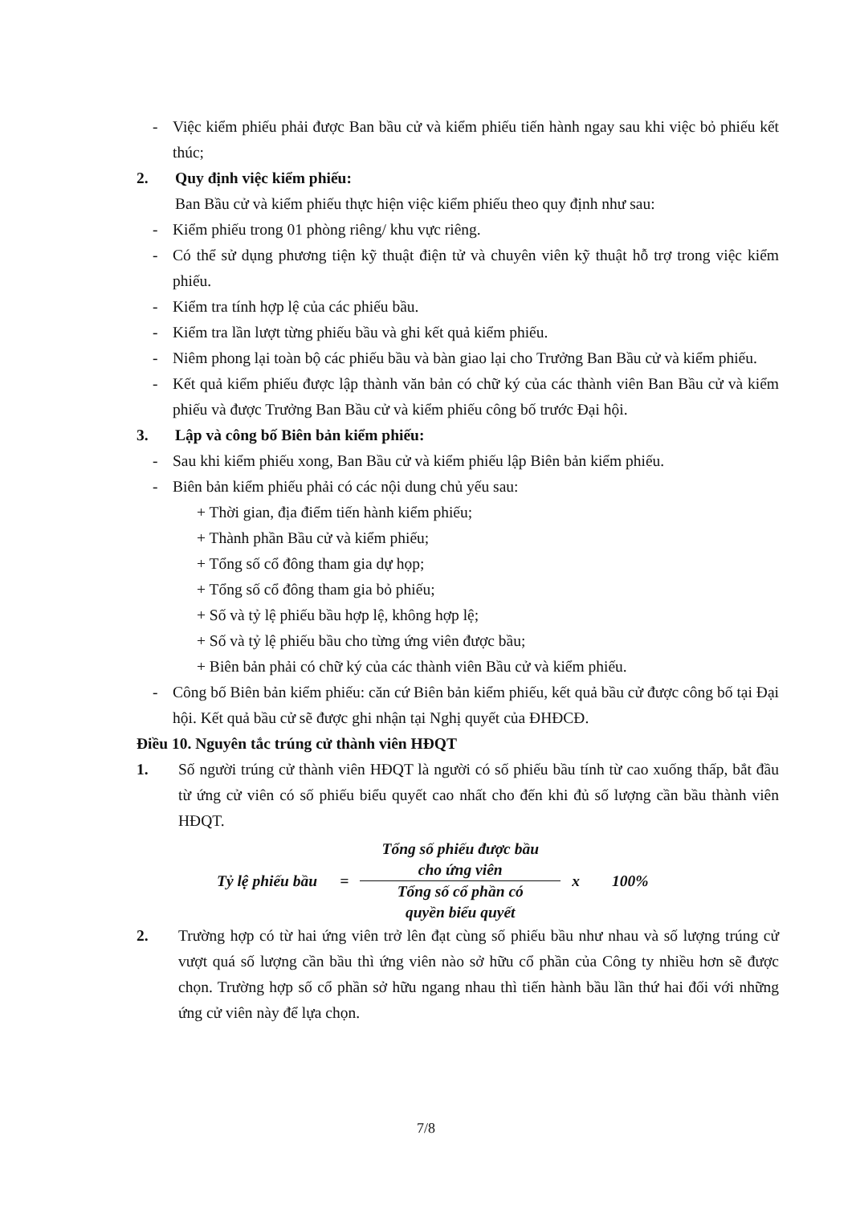- Việc kiểm phiếu phải được Ban bầu cử và kiểm phiếu tiến hành ngay sau khi việc bỏ phiếu kết thúc;
2. Quy định việc kiểm phiếu:
Ban Bầu cử và kiểm phiếu thực hiện việc kiểm phiếu theo quy định như sau:
- Kiểm phiếu trong 01 phòng riêng/ khu vực riêng.
- Có thể sử dụng phương tiện kỹ thuật điện tử và chuyên viên kỹ thuật hỗ trợ trong việc kiểm phiếu.
- Kiểm tra tính hợp lệ của các phiếu bầu.
- Kiểm tra lần lượt từng phiếu bầu và ghi kết quả kiểm phiếu.
- Niêm phong lại toàn bộ các phiếu bầu và bàn giao lại cho Trưởng Ban Bầu cử và kiểm phiếu.
- Kết quả kiểm phiếu được lập thành văn bản có chữ ký của các thành viên Ban Bầu cử và kiểm phiếu và được Trưởng Ban Bầu cử và kiểm phiếu công bố trước Đại hội.
3. Lập và công bố Biên bản kiểm phiếu:
- Sau khi kiểm phiếu xong, Ban Bầu cử và kiểm phiếu lập Biên bản kiểm phiếu.
- Biên bản kiểm phiếu phải có các nội dung chủ yếu sau:
+ Thời gian, địa điểm tiến hành kiểm phiếu;
+ Thành phần Bầu cử và kiểm phiếu;
+ Tổng số cổ đông tham gia dự họp;
+ Tổng số cổ đông tham gia bỏ phiếu;
+ Số và tỷ lệ phiếu bầu hợp lệ, không hợp lệ;
+ Số và tỷ lệ phiếu bầu cho từng ứng viên được bầu;
+ Biên bản phải có chữ ký của các thành viên Bầu cử và kiểm phiếu.
- Công bố Biên bản kiểm phiếu: căn cứ Biên bản kiểm phiếu, kết quả bầu cử được công bố tại Đại hội. Kết quả bầu cử sẽ được ghi nhận tại Nghị quyết của ĐHĐCĐ.
Điều 10. Nguyên tắc trúng cử thành viên HĐQT
1. Số người trúng cử thành viên HĐQT là người có số phiếu bầu tính từ cao xuống thấp, bắt đầu từ ứng cử viên có số phiếu biểu quyết cao nhất cho đến khi đủ số lượng cần bầu thành viên HĐQT.
Tỷ lệ phiếu bầu =
Tổng số phiếu được bầu
cho ứng viên
Tổng số cổ phần có
quyền biểu quyết
x 100%
2. Trường hợp có từ hai ứng viên trở lên đạt cùng số phiếu bầu như nhau và số lượng trúng cử vượt quá số lượng cần bầu thì ứng viên nào sở hữu cổ phần của Công ty nhiều hơn sẽ được chọn. Trường hợp số cổ phần sở hữu ngang nhau thì tiến hành bầu lần thứ hai đối với những ứng cử viên này để lựa chọn.
7/8